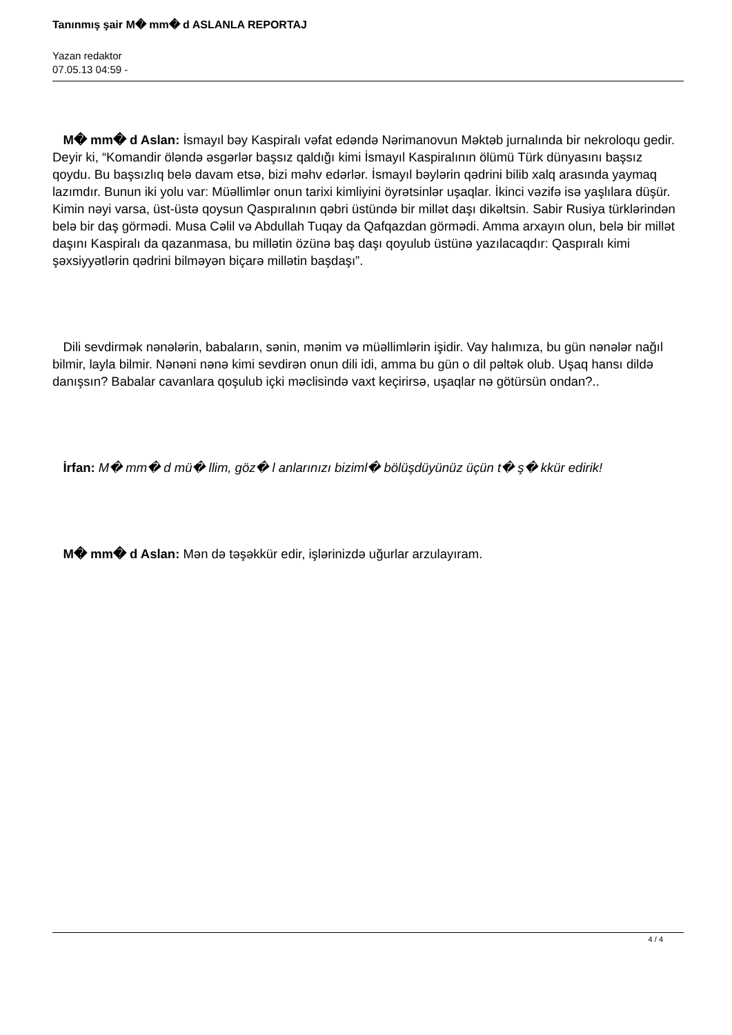Tanınmış şair M� mm� d ASLANLA REPORTAJ
Yazan redaktor
07.05.13 04:59 -
M� mm� d Aslan: İsmayıl bəy Kaspiralı vəfat edəndə Nərimanovun Məktəb jurnalında bir nekroloqu gedir. Deyir ki, “Komandir öləndə əsgərlər başsız qaldığı kimi İsmayıl Kaspiralının ölümü Türk dünyasını başsız qoydu. Bu başsızlıq belə davam etsə, bizi məhv edərlər. İsmayıl bəylərin qədrini bilib xalq arasında yaymaq lazımdır. Bunun iki yolu var: Müəllimlər onun tarixi kimliyini öyrətsinlər uşaqlar. İkinci vəzifə isə yaşlılara düşür. Kimin nəyi varsa, üst-üstə qoysun Qaspıralının qəbri üstündə bir millət daşı dikəltsin. Sabir Rusiya türklərindən belə bir daş görmədi. Musa Cəlil və Abdullah Tuqay da Qafqazdan görmədi. Amma arxayın olun, belə bir millət daşını Kaspiralı da qazanmasa, bu millətin özünə baş daşı qoyulub üstünə yazılacaqdır: Qaspıralı kimi şəxsiyyətlərin qədrini bilməyən biçarə millətin başdaşı”.
Dili sevdirmək nənələrin, babaların, sənin, mənim və müəllimlərin işidir. Vay halımıza, bu gün nənələr nağıl bilmir, layla bilmir. Nənəni nənə kimi sevdirən onun dili idi, amma bu gün o dil pəltək olub. Uşaq hansı dildə danışsın? Babalar cavanlara qoşulub içki məclisində vaxt keçirirsə, uşaqlar nə götürsün ondan?..
İrfan: M� mm� d mü� llim, göz� l anlarınızı biziml� bölüşdüyünüz üçün t� ş� kkür edirik!
M� mm� d Aslan: Mən də təşəkkür edir, işlərinizdə uğurlar arzulayıram.
4 / 4